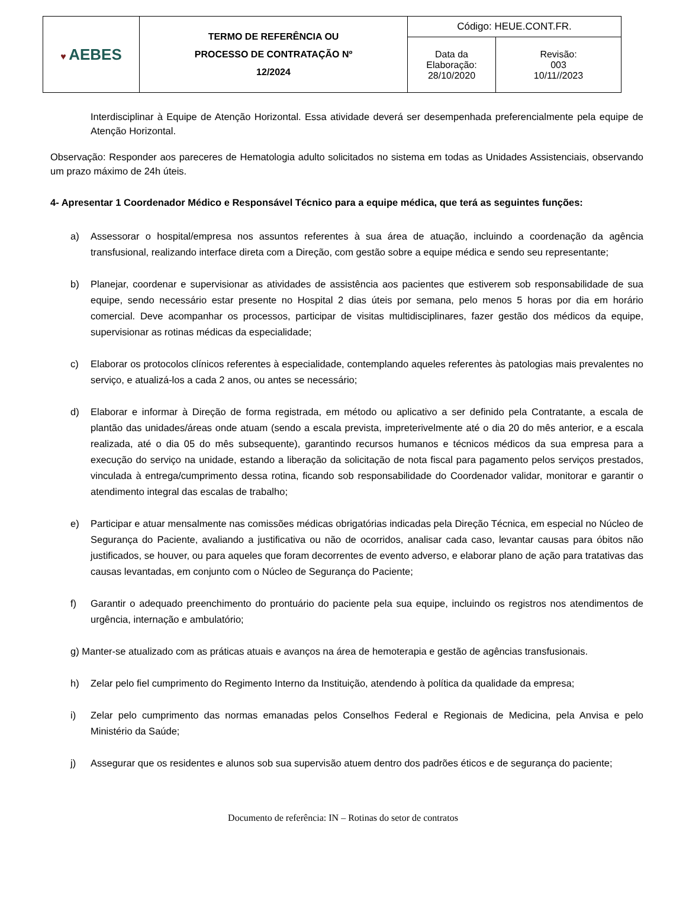| ♥ AEBES | TERMO DE REFERÊNCIA OU PROCESSO DE CONTRATAÇÃO Nº 12/2024 | Código: HEUE.CONT.FR. | |
| | | Data da Elaboração: 28/10/2020 | Revisão: 003 10/11//2023 |
Interdisciplinar à Equipe de Atenção Horizontal. Essa atividade deverá ser desempenhada preferencialmente pela equipe de Atenção Horizontal.
Observação: Responder aos pareceres de Hematologia adulto solicitados no sistema em todas as Unidades Assistenciais, observando um prazo máximo de 24h úteis.
4- Apresentar 1 Coordenador Médico e Responsável Técnico para a equipe médica, que terá as seguintes funções:
a) Assessorar o hospital/empresa nos assuntos referentes à sua área de atuação, incluindo a coordenação da agência transfusional, realizando interface direta com a Direção, com gestão sobre a equipe médica e sendo seu representante;
b) Planejar, coordenar e supervisionar as atividades de assistência aos pacientes que estiverem sob responsabilidade de sua equipe, sendo necessário estar presente no Hospital 2 dias úteis por semana, pelo menos 5 horas por dia em horário comercial. Deve acompanhar os processos, participar de visitas multidisciplinares, fazer gestão dos médicos da equipe, supervisionar as rotinas médicas da especialidade;
c) Elaborar os protocolos clínicos referentes à especialidade, contemplando aqueles referentes às patologias mais prevalentes no serviço, e atualizá-los a cada 2 anos, ou antes se necessário;
d) Elaborar e informar à Direção de forma registrada, em método ou aplicativo a ser definido pela Contratante, a escala de plantão das unidades/áreas onde atuam (sendo a escala prevista, impreterivelmente até o dia 20 do mês anterior, e a escala realizada, até o dia 05 do mês subsequente), garantindo recursos humanos e técnicos médicos da sua empresa para a execução do serviço na unidade, estando a liberação da solicitação de nota fiscal para pagamento pelos serviços prestados, vinculada à entrega/cumprimento dessa rotina, ficando sob responsabilidade do Coordenador validar, monitorar e garantir o atendimento integral das escalas de trabalho;
e) Participar e atuar mensalmente nas comissões médicas obrigatórias indicadas pela Direção Técnica, em especial no Núcleo de Segurança do Paciente, avaliando a justificativa ou não de ocorridos, analisar cada caso, levantar causas para óbitos não justificados, se houver, ou para aqueles que foram decorrentes de evento adverso, e elaborar plano de ação para tratativas das causas levantadas, em conjunto com o Núcleo de Segurança do Paciente;
f) Garantir o adequado preenchimento do prontuário do paciente pela sua equipe, incluindo os registros nos atendimentos de urgência, internação e ambulatório;
g) Manter-se atualizado com as práticas atuais e avanços na área de hemoterapia e gestão de agências transfusionais.
h) Zelar pelo fiel cumprimento do Regimento Interno da Instituição, atendendo à política da qualidade da empresa;
i) Zelar pelo cumprimento das normas emanadas pelos Conselhos Federal e Regionais de Medicina, pela Anvisa e pelo Ministério da Saúde;
j) Assegurar que os residentes e alunos sob sua supervisão atuem dentro dos padrões éticos e de segurança do paciente;
Documento de referência: IN – Rotinas do setor de contratos